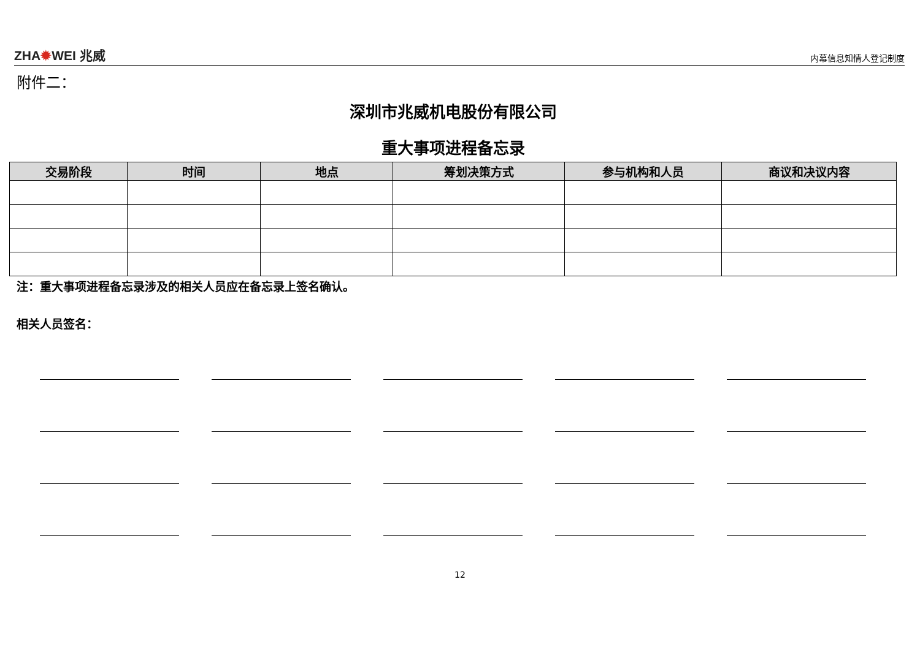ZHA✹WEI 兆威
内幕信息知情人登记制度
附件二：
深圳市兆威机电股份有限公司
重大事项进程备忘录
| 交易阶段 | 时间 | 地点 | 筹划决策方式 | 参与机构和人员 | 商议和决议内容 |
| --- | --- | --- | --- | --- | --- |
注：重大事项进程备忘录涉及的相关人员应在备忘录上签名确认。
相关人员签名：
12